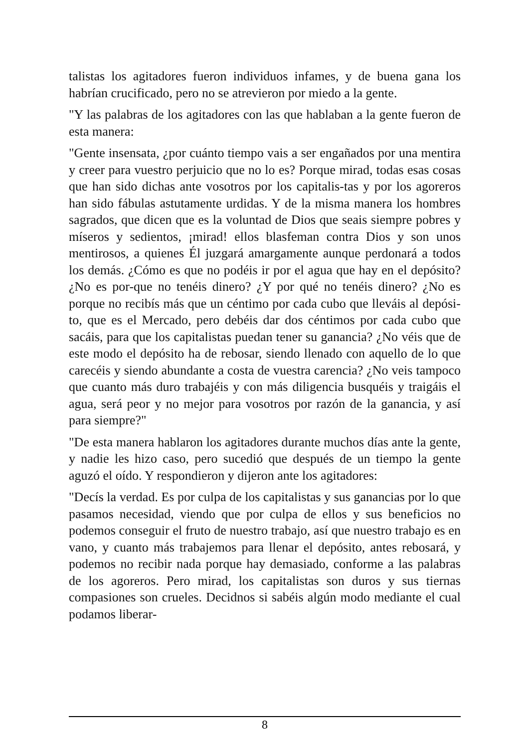talistas los agitadores fueron individuos infames, y de buena gana los habrían crucificado, pero no se atrevieron por miedo a la gente.
"Y las palabras de los agitadores con las que hablaban a la gente fueron de esta manera:
"Gente insensata, ¿por cuánto tiempo vais a ser engañados por una mentira y creer para vuestro perjuicio que no lo es? Porque mirad, todas esas cosas que han sido dichas ante vosotros por los capitalis-tas y por los agoreros han sido fábulas astutamente urdidas. Y de la misma manera los hombres sagrados, que dicen que es la voluntad de Dios que seais siempre pobres y míseros y sedientos, ¡mirad! ellos blasfeman contra Dios y son unos mentirosos, a quienes Él juzgará amargamente aunque perdonará a todos los demás. ¿Cómo es que no podéis ir por el agua que hay en el depósito? ¿No es por-que no tenéis dinero? ¿Y por qué no tenéis dinero? ¿No es porque no recibís más que un céntimo por cada cubo que lleváis al depósi-to, que es el Mercado, pero debéis dar dos céntimos por cada cubo que sacáis, para que los capitalistas puedan tener su ganancia? ¿No véis que de este modo el depósito ha de rebosar, siendo llenado con aquello de lo que carecéis y siendo abundante a costa de vuestra carencia? ¿No veis tampoco que cuanto más duro trabajéis y con más diligencia busquéis y traigáis el agua, será peor y no mejor para vosotros por razón de la ganancia, y así para siempre?"
"De esta manera hablaron los agitadores durante muchos días ante la gente, y nadie les hizo caso, pero sucedió que después de un tiempo la gente aguzó el oído. Y respondieron y dijeron ante los agitadores:
"Decís la verdad. Es por culpa de los capitalistas y sus ganancias por lo que pasamos necesidad, viendo que por culpa de ellos y sus beneficios no podemos conseguir el fruto de nuestro trabajo, así que nuestro trabajo es en vano, y cuanto más trabajemos para llenar el depósito, antes rebosará, y podemos no recibir nada porque hay demasiado, conforme a las palabras de los agoreros. Pero mirad, los capitalistas son duros y sus tiernas compasiones son crueles. Decidnos si sabéis algún modo mediante el cual podamos liberar-
8